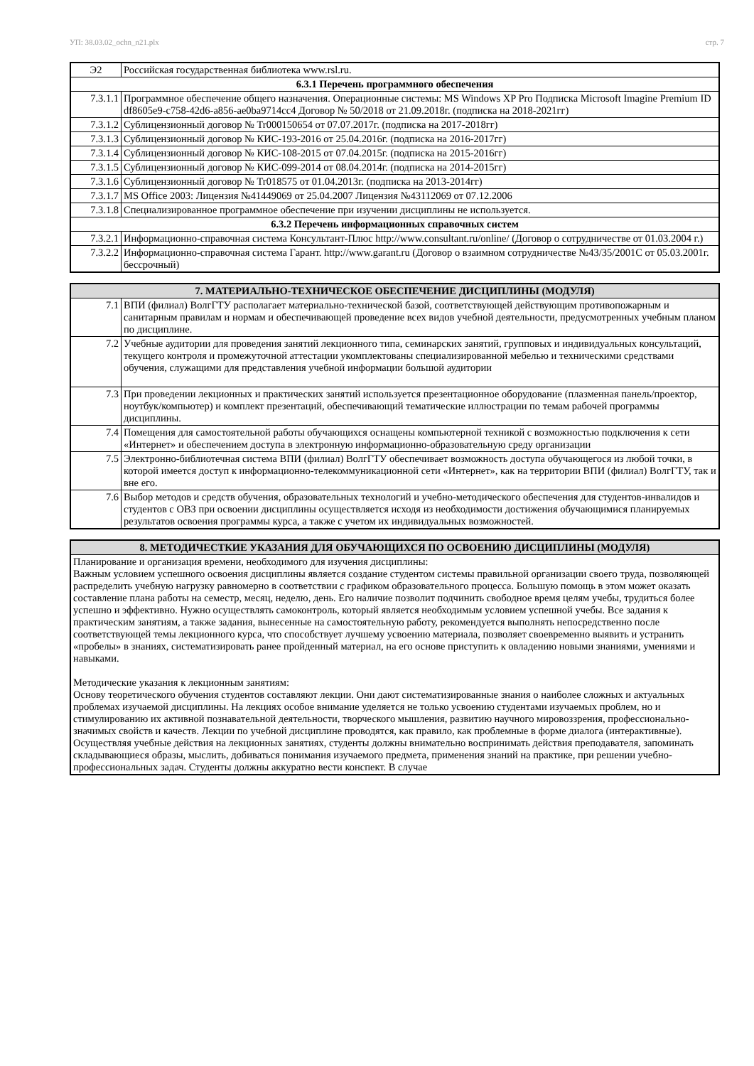УП: 38.03.02_ochn_n21.plx стр. 7
| Э2 | Российская государственная библиотека www.rsl.ru. |
| 6.3.1 Перечень программного обеспечения | |
| 7.3.1.1 | Программное обеспечение общего назначения. Операционные системы: MS Windows XP Pro Подписка Microsoft Imagine Premium ID df8605e9-c758-42d6-a856-ae0ba9714cc4 Договор № 50/2018 от 21.09.2018г. (подписка на 2018-2021гг) |
| 7.3.1.2 | Сублицензионный договор № Tr000150654 от 07.07.2017г. (подписка на 2017-2018гг) |
| 7.3.1.3 | Сублицензионный договор № КИС-193-2016 от 25.04.2016г. (подписка на 2016-2017гг) |
| 7.3.1.4 | Сублицензионный договор № КИС-108-2015 от 07.04.2015г. (подписка на 2015-2016гг) |
| 7.3.1.5 | Сублицензионный договор № КИС-099-2014 от 08.04.2014г. (подписка на 2014-2015гг) |
| 7.3.1.6 | Сублицензионный договор № Tr018575 от 01.04.2013г. (подписка на 2013-2014гг) |
| 7.3.1.7 | MS Office 2003: Лицензия №41449069 от 25.04.2007 Лицензия №43112069 от 07.12.2006 |
| 7.3.1.8 | Специализированное программное обеспечение при изучении дисциплины не используется. |
| 6.3.2 Перечень информационных справочных систем | |
| 7.3.2.1 | Информационно-справочная система Консультант-Плюс http://www.consultant.ru/online/ (Договор о сотрудничестве от 01.03.2004 г.) |
| 7.3.2.2 | Информационно-справочная система Гарант. http://www.garant.ru (Договор о взаимном сотрудничестве №43/35/2001С от 05.03.2001г. бессрочный) |
| 7. МАТЕРИАЛЬНО-ТЕХНИЧЕСКОЕ ОБЕСПЕЧЕНИЕ ДИСЦИПЛИНЫ (МОДУЛЯ) | |
| --- | --- |
| 7.1 | ВПИ (филиал) ВолгГТУ располагает материально-технической базой, соответствующей действующим противопожарным и санитарным правилам и нормам и обеспечивающей проведение всех видов учебной деятельности, предусмотренных учебным планом по дисциплине. |
| 7.2 | Учебные аудитории для проведения занятий лекционного типа, семинарских занятий, групповых и индивидуальных консультаций, текущего контроля и промежуточной аттестации укомплектованы специализированной мебелью и техническими средствами обучения, служащими для представления учебной информации большой аудитории |
| 7.3 | При проведении лекционных и практических занятий используется презентационное оборудование (плазменная панель/проектор, ноутбук/компьютер) и комплект презентаций, обеспечивающий тематические иллюстрации по темам рабочей программы дисциплины. |
| 7.4 | Помещения для самостоятельной работы обучающихся оснащены компьютерной техникой с возможностью подключения к сети «Интернет» и обеспечением доступа в электронную информационно-образовательную среду организации |
| 7.5 | Электронно-библиотечная система ВПИ (филиал) ВолгГТУ обеспечивает возможность доступа обучающегося из любой точки, в которой имеется доступ к информационно-телекоммуникационной сети «Интернет», как на территории ВПИ (филиал) ВолгГТУ, так и вне его. |
| 7.6 | Выбор методов и средств обучения, образовательных технологий и учебно-методического обеспечения для студентов-инвалидов и студентов с ОВЗ при освоении дисциплины осуществляется исходя из необходимости достижения обучающимися планируемых результатов освоения программы курса, а также с учетом их индивидуальных возможностей. |
| 8. МЕТОДИЧЕСТКИЕ УКАЗАНИЯ ДЛЯ ОБУЧАЮЩИХСЯ ПО ОСВОЕНИЮ ДИСЦИПЛИНЫ (МОДУЛЯ) |
| --- |
| Планирование и организация времени, необходимого для изучения дисциплины: Важным условием успешного освоения дисциплины является создание студентом системы правильной организации своего труда, позволяющей распределить учебную нагрузку равномерно в соответствии с графиком образовательного процесса. Большую помощь в этом может оказать составление плана работы на семестр, месяц, неделю, день. Его наличие позволит подчинить свободное время целям учебы, трудиться более успешно и эффективно. Нужно осуществлять самоконтроль, который является необходимым условием успешной учебы. Все задания к практическим занятиям, а также задания, вынесенные на самостоятельную работу, рекомендуется выполнять непосредственно после соответствующей темы лекционного курса, что способствует лучшему усвоению материала, позволяет своевременно выявить и устранить «пробелы» в знаниях, систематизировать ранее пройденный материал, на его основе приступить к овладению новыми знаниями, умениями и навыками. Методические указания к лекционным занятиям: Основу теоретического обучения студентов составляют лекции. Они дают систематизированные знания о наиболее сложных и актуальных проблемах изучаемой дисциплины. На лекциях особое внимание уделяется не только усвоению студентами изучаемых проблем, но и стимулированию их активной познавательной деятельности, творческого мышления, развитию научного мировоззрения, профессионально-значимых свойств и качеств. Лекции по учебной дисциплине проводятся, как правило, как проблемные в форме диалога (интерактивные). Осуществляя учебные действия на лекционных занятиях, студенты должны внимательно воспринимать действия преподавателя, запоминать складывающиеся образы, мыслить, добиваться понимания изучаемого предмета, применения знаний на практике, при решении учебно-профессиональных задач. Студенты должны аккуратно вести конспект. В случае |